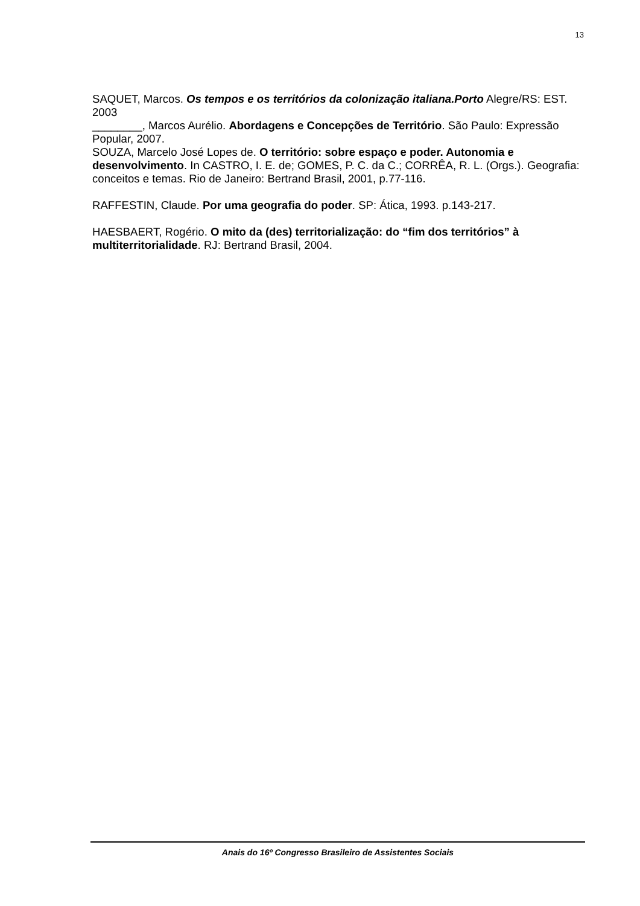13
SAQUET, Marcos. Os tempos e os territórios da colonização italiana.Porto Alegre/RS: EST. 2003
________, Marcos Aurélio. Abordagens e Concepções de Território. São Paulo: Expressão Popular, 2007.
SOUZA, Marcelo José Lopes de. O território: sobre espaço e poder. Autonomia e desenvolvimento. In CASTRO, I. E. de; GOMES, P. C. da C.; CORRÊA, R. L. (Orgs.). Geografia: conceitos e temas. Rio de Janeiro: Bertrand Brasil, 2001, p.77-116.
RAFFESTIN, Claude. Por uma geografia do poder. SP: Ática, 1993. p.143-217.
HAESBAERT, Rogério. O mito da (des) territorialização: do “fim dos territórios” à multiterritorialidade. RJ: Bertrand Brasil, 2004.
Anais do 16º Congresso Brasileiro de Assistentes Sociais